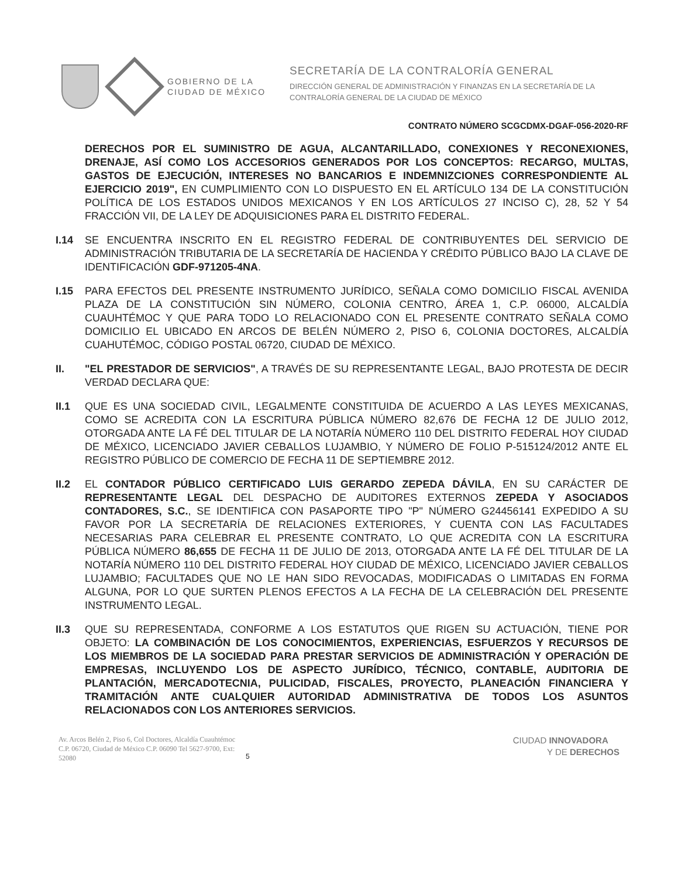GOBIERNO DE LA
CIUDAD DE MÉXICO
SECRETARÍA DE LA CONTRALORÍA GENERAL
DIRECCIÓN GENERAL DE ADMINISTRACIÓN Y FINANZAS EN LA SECRETARÍA DE LA
CONTRALORÍA GENERAL DE LA CIUDAD DE MÉXICO
CONTRATO NÚMERO SCGCDMX-DGAF-056-2020-RF
DERECHOS POR EL SUMINISTRO DE AGUA, ALCANTARILLADO, CONEXIONES Y RECONEXIONES, DRENAJE, ASÍ COMO LOS ACCESORIOS GENERADOS POR LOS CONCEPTOS: RECARGO, MULTAS, GASTOS DE EJECUCIÓN, INTERESES NO BANCARIOS E INDEMNIZCIONES CORRESPONDIENTE AL EJERCICIO 2019", EN CUMPLIMIENTO CON LO DISPUESTO EN EL ARTÍCULO 134 DE LA CONSTITUCIÓN POLÍTICA DE LOS ESTADOS UNIDOS MEXICANOS Y EN LOS ARTÍCULOS 27 INCISO C), 28, 52 Y 54 FRACCIÓN VII, DE LA LEY DE ADQUISICIONES PARA EL DISTRITO FEDERAL.
I.14 SE ENCUENTRA INSCRITO EN EL REGISTRO FEDERAL DE CONTRIBUYENTES DEL SERVICIO DE ADMINISTRACIÓN TRIBUTARIA DE LA SECRETARÍA DE HACIENDA Y CRÉDITO PÚBLICO BAJO LA CLAVE DE IDENTIFICACIÓN GDF-971205-4NA.
I.15 PARA EFECTOS DEL PRESENTE INSTRUMENTO JURÍDICO, SEÑALA COMO DOMICILIO FISCAL AVENIDA PLAZA DE LA CONSTITUCIÓN SIN NÚMERO, COLONIA CENTRO, ÁREA 1, C.P. 06000, ALCALDÍA CUAUHTÉMOC Y QUE PARA TODO LO RELACIONADO CON EL PRESENTE CONTRATO SEÑALA COMO DOMICILIO EL UBICADO EN ARCOS DE BELÉN NÚMERO 2, PISO 6, COLONIA DOCTORES, ALCALDÍA CUAHUTÉMOC, CÓDIGO POSTAL 06720, CIUDAD DE MÉXICO.
II. "EL PRESTADOR DE SERVICIOS", A TRAVÉS DE SU REPRESENTANTE LEGAL, BAJO PROTESTA DE DECIR VERDAD DECLARA QUE:
II.1 QUE ES UNA SOCIEDAD CIVIL, LEGALMENTE CONSTITUIDA DE ACUERDO A LAS LEYES MEXICANAS, COMO SE ACREDITA CON LA ESCRITURA PÚBLICA NÚMERO 82,676 DE FECHA 12 DE JULIO 2012, OTORGADA ANTE LA FÉ DEL TITULAR DE LA NOTARÍA NÚMERO 110 DEL DISTRITO FEDERAL HOY CIUDAD DE MÉXICO, LICENCIADO JAVIER CEBALLOS LUJAMBIO, Y NÚMERO DE FOLIO P-515124/2012 ANTE EL REGISTRO PÚBLICO DE COMERCIO DE FECHA 11 DE SEPTIEMBRE 2012.
II.2 EL CONTADOR PÚBLICO CERTIFICADO LUIS GERARDO ZEPEDA DÁVILA, EN SU CARÁCTER DE REPRESENTANTE LEGAL DEL DESPACHO DE AUDITORES EXTERNOS ZEPEDA Y ASOCIADOS CONTADORES, S.C., SE IDENTIFICA CON PASAPORTE TIPO "P" NÚMERO G24456141 EXPEDIDO A SU FAVOR POR LA SECRETARÍA DE RELACIONES EXTERIORES, Y CUENTA CON LAS FACULTADES NECESARIAS PARA CELEBRAR EL PRESENTE CONTRATO, LO QUE ACREDITA CON LA ESCRITURA PÚBLICA NÚMERO 86,655 DE FECHA 11 DE JULIO DE 2013, OTORGADA ANTE LA FÉ DEL TITULAR DE LA NOTARÍA NÚMERO 110 DEL DISTRITO FEDERAL HOY CIUDAD DE MÉXICO, LICENCIADO JAVIER CEBALLOS LUJAMBIO; FACULTADES QUE NO LE HAN SIDO REVOCADAS, MODIFICADAS O LIMITADAS EN FORMA ALGUNA, POR LO QUE SURTEN PLENOS EFECTOS A LA FECHA DE LA CELEBRACIÓN DEL PRESENTE INSTRUMENTO LEGAL.
II.3 QUE SU REPRESENTADA, CONFORME A LOS ESTATUTOS QUE RIGEN SU ACTUACIÓN, TIENE POR OBJETO: LA COMBINACIÓN DE LOS CONOCIMIENTOS, EXPERIENCIAS, ESFUERZOS Y RECURSOS DE LOS MIEMBROS DE LA SOCIEDAD PARA PRESTAR SERVICIOS DE ADMINISTRACIÓN Y OPERACIÓN DE EMPRESAS, INCLUYENDO LOS DE ASPECTO JURÍDICO, TÉCNICO, CONTABLE, AUDITORIA DE PLANTACIÓN, MERCADOTECNIA, PULICIDAD, FISCALES, PROYECTO, PLANEACIÓN FINANCIERA Y TRAMITACIÓN ANTE CUALQUIER AUTORIDAD ADMINISTRATIVA DE TODOS LOS ASUNTOS RELACIONADOS CON LOS ANTERIORES SERVICIOS.
Av. Arcos Belén 2, Piso 6, Col Doctores, Alcaldía Cuauhtémoc C.P. 06720, Ciudad de México C.P. 06090 Tel 5627-9700, Ext: 52080
5
CIUDAD INNOVADORA
Y DE DERECHOS